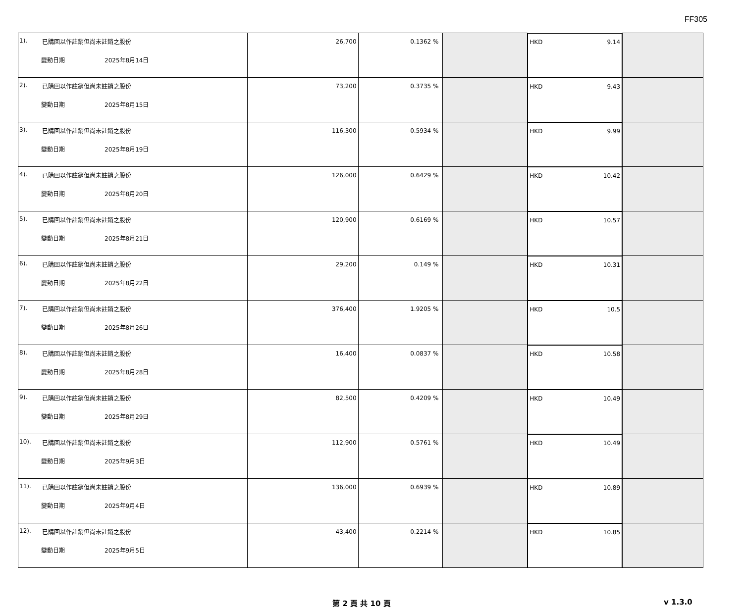FF305
| 1). 已購回以作註銷但尚未註銷之股份 變動日期 2025年8月14日 | 26,700 | 0.1362 % | | HKD 9.14 | |
| 2). 已購回以作註銷但尚未註銷之股份 變動日期 2025年8月15日 | 73,200 | 0.3735 % | | HKD 9.43 | |
| 3). 已購回以作註銷但尚未註銷之股份 變動日期 2025年8月19日 | 116,300 | 0.5934 % | | HKD 9.99 | |
| 4). 已購回以作註銷但尚未註銷之股份 變動日期 2025年8月20日 | 126,000 | 0.6429 % | | HKD 10.42 | |
| 5). 已購回以作註銷但尚未註銷之股份 變動日期 2025年8月21日 | 120,900 | 0.6169 % | | HKD 10.57 | |
| 6). 已購回以作註銷但尚未註銷之股份 變動日期 2025年8月22日 | 29,200 | 0.149 % | | HKD 10.31 | |
| 7). 已購回以作註銷但尚未註銷之股份 變動日期 2025年8月26日 | 376,400 | 1.9205 % | | HKD 10.5 | |
| 8). 已購回以作註銷但尚未註銷之股份 變動日期 2025年8月28日 | 16,400 | 0.0837 % | | HKD 10.58 | |
| 9). 已購回以作註銷但尚未註銷之股份 變動日期 2025年8月29日 | 82,500 | 0.4209 % | | HKD 10.49 | |
| 10). 已購回以作註銷但尚未註銷之股份 變動日期 2025年9月3日 | 112,900 | 0.5761 % | | HKD 10.49 | |
| 11). 已購回以作註銷但尚未註銷之股份 變動日期 2025年9月4日 | 136,000 | 0.6939 % | | HKD 10.89 | |
| 12). 已購回以作註銷但尚未註銷之股份 變動日期 2025年9月5日 | 43,400 | 0.2214 % | | HKD 10.85 | |
第 2 頁 共 10 頁 v 1.3.0